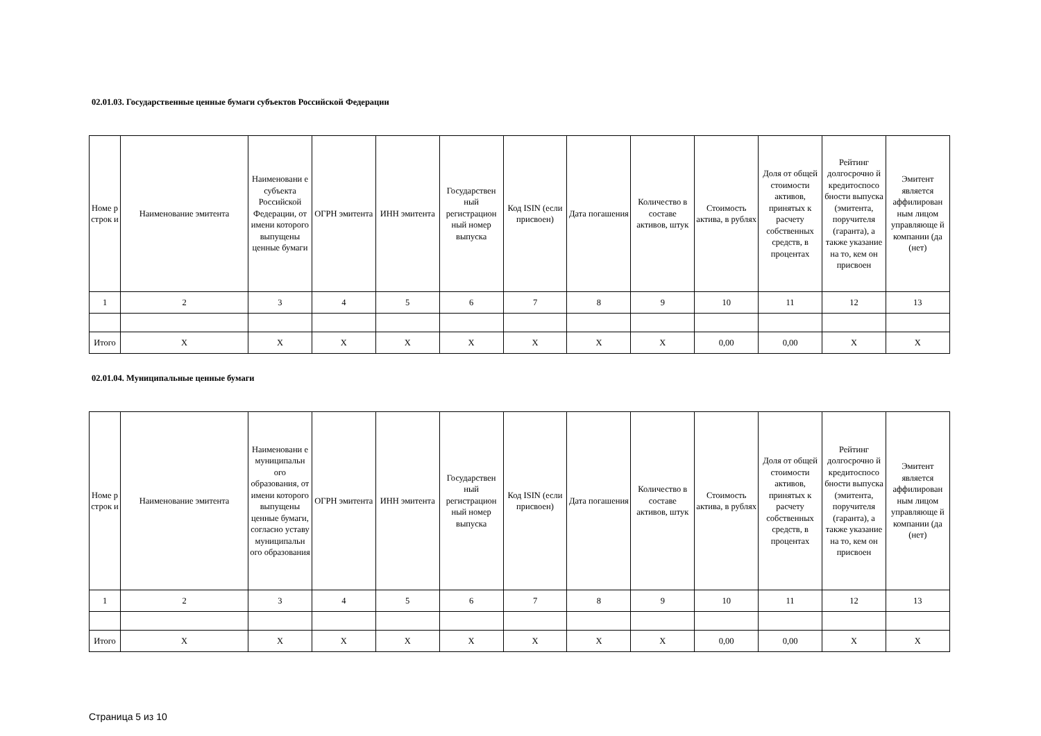02.01.03. Государственные ценные бумаги субъектов Российской Федерации
| Номе р строк и | Наименование эмитента | Наименовани е субъекта Российской Федерации, от имени которого выпущены ценные бумаги | ОГРН эмитента | ИНН эмитента | Государствен ный регистрацион ный номер выпуска | Код ISIN (если присвоен) | Дата погашения | Количество в составе активов, штук | Стоимость актива, в рублях | Доля от общей стоимости активов, принятых к расчету собственных средств, в процентах | Рейтинг долгосрочно й кредитоспосо бности выпуска (эмитента, поручителя (гаранта), а также указание на то, кем он присвоен | Эмитент является аффилирован ным лицом управляюще й компании (да (нет) |
| --- | --- | --- | --- | --- | --- | --- | --- | --- | --- | --- | --- | --- |
| 1 | 2 | 3 | 4 | 5 | 6 | 7 | 8 | 9 | 10 | 11 | 12 | 13 |
| Итого | X | X | X | X | X | X | X | X | 0,00 | 0,00 | X | X |
02.01.04. Муниципальные ценные бумаги
| Номе р строк и | Наименование эмитента | Наименовани е муниципальн ого образования, от имени которого выпущены ценные бумаги, согласно уставу муниципальн ого образования | ОГРН эмитента | ИНН эмитента | Государствен ный регистрацион ный номер выпуска | Код ISIN (если присвоен) | Дата погашения | Количество в составе активов, штук | Стоимость актива, в рублях | Доля от общей стоимости активов, принятых к расчету собственных средств, в процентах | Рейтинг долгосрочно й кредитоспосо бности выпуска (эмитента, поручителя (гаранта), а также указание на то, кем он присвоен | Эмитент является аффилирован ным лицом управляюще й компании (да (нет) |
| --- | --- | --- | --- | --- | --- | --- | --- | --- | --- | --- | --- | --- |
| 1 | 2 | 3 | 4 | 5 | 6 | 7 | 8 | 9 | 10 | 11 | 12 | 13 |
| Итого | X | X | X | X | X | X | X | X | 0,00 | 0,00 | X | X |
Страница 5 из 10